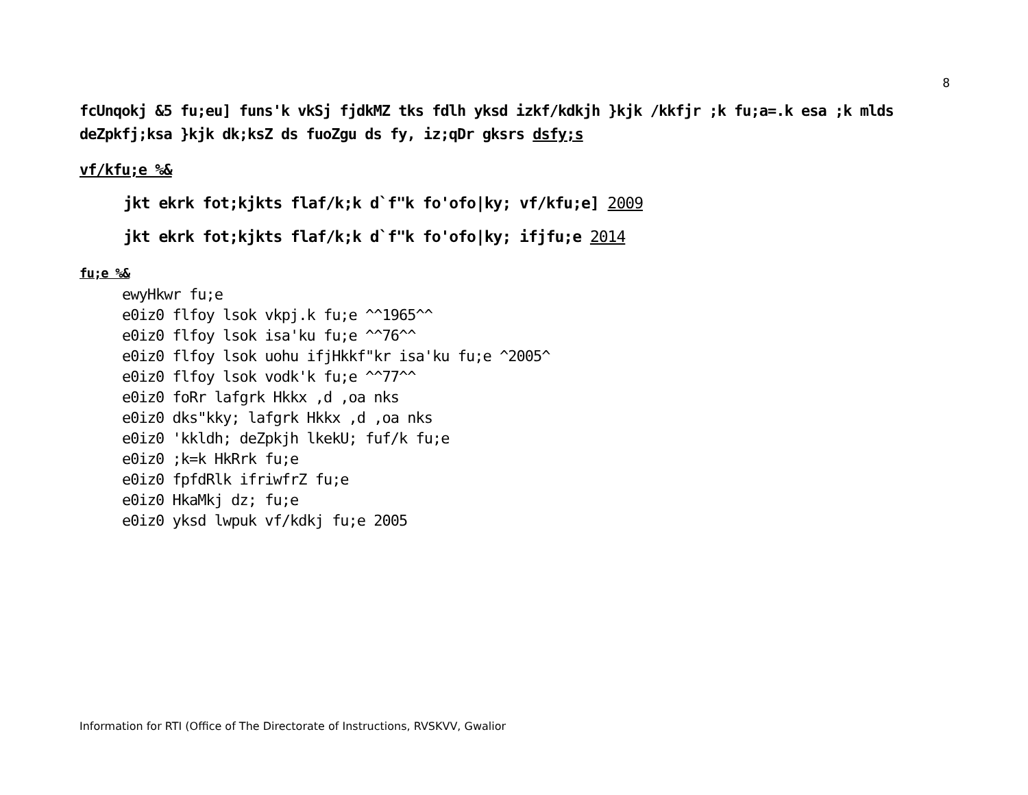8
fcUnqokj &5 fu;eu] funs'k vkSj fjdkMZ tks fdlh yksd izkf/kdkjh }kjk /kkfjr ;k fu;a=.k esa ;k mlds deZpkfj;ksa }kjk dk;ksZ ds fuoZgu ds fy, iz;qDr gksrs dsfy;s
vf/kfu;e %&
jkt ekrk fot;kjkts flaf/k;k d`f"k fo'ofo|ky; vf/kfu;e] 2009
jkt ekrk fot;kjkts flaf/k;k d`f"k fo'ofo|ky; ifjfu;e 2014
fu;e %&
ewyHkwr fu;e
e0iz0 flfoy lsok vkpj.k fu;e ^^1965^^
e0iz0 flfoy lsok isa'ku fu;e ^^76^^
e0iz0 flfoy lsok uohu ifjHkkf"kr isa'ku fu;e ^2005^
e0iz0 flfoy lsok vodk'k fu;e ^^77^^
e0iz0 foRr lafgrk Hkkx ,d ,oa nks
e0iz0 dks"kky; lafgrk Hkkx ,d ,oa nks
e0iz0 'kkldh; deZpkjh lkekU; fuf/k fu;e
e0iz0 ;k=k HkRrk fu;e
e0iz0 fpfdRlk ifriwfrZ fu;e
e0iz0 HkaMkj dz; fu;e
e0iz0 yksd lwpuk vf/kdkj fu;e 2005
Information for RTI (Office of The Directorate of Instructions, RVSKVV, Gwalior